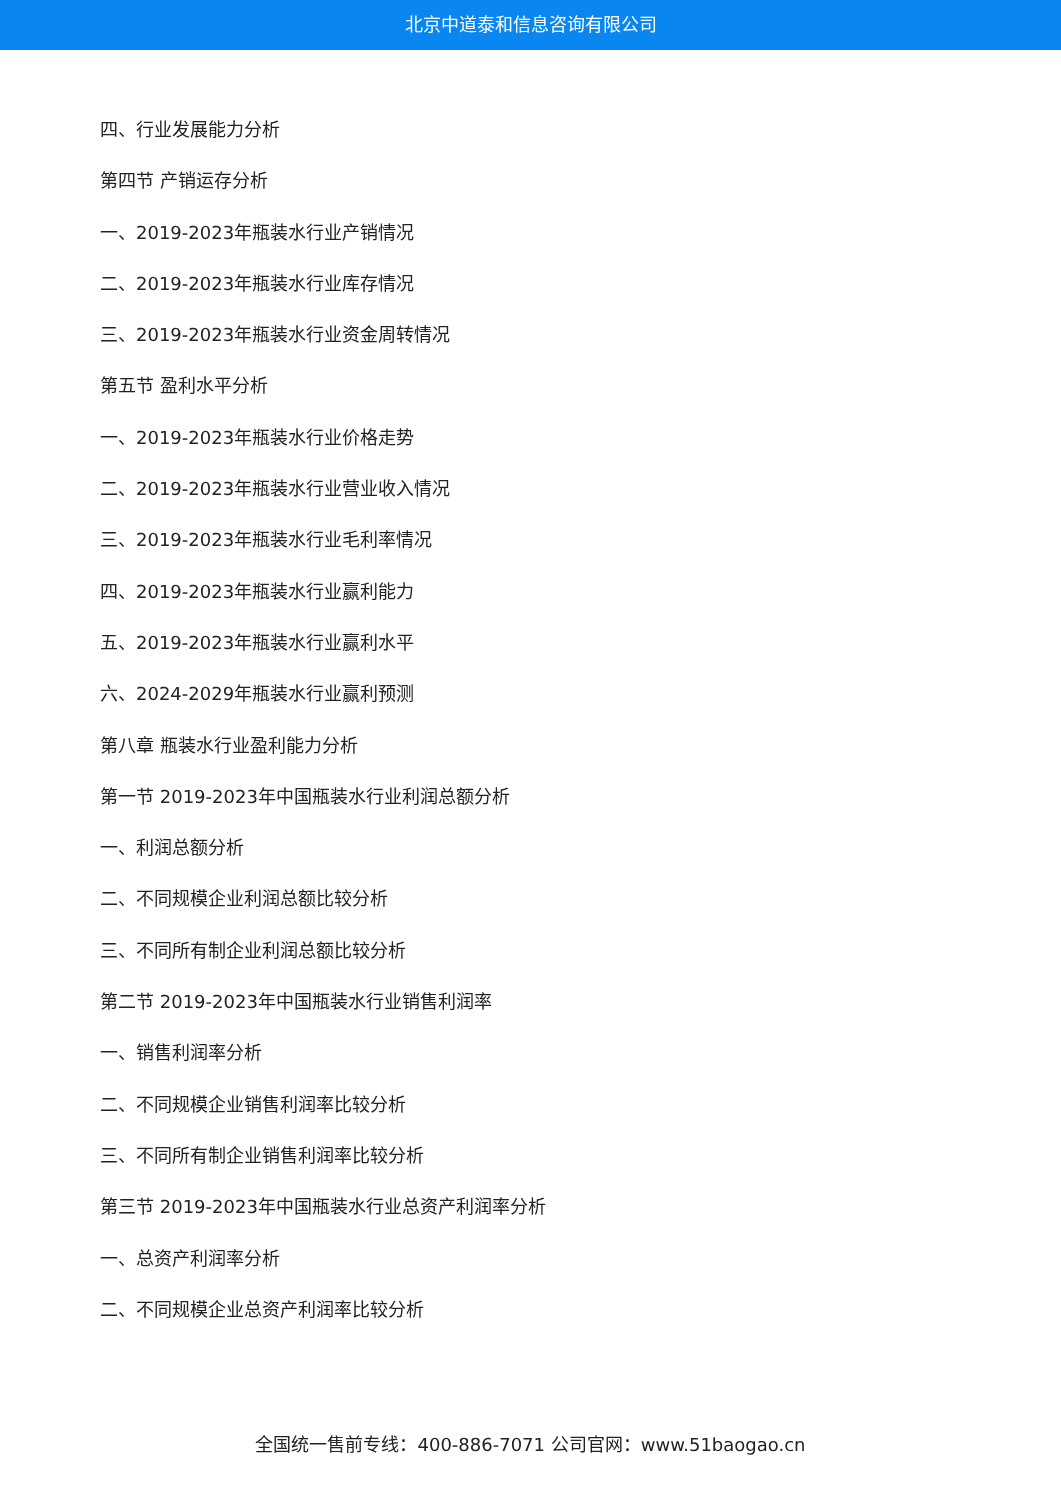北京中道泰和信息咨询有限公司
四、行业发展能力分析
第四节 产销运存分析
一、2019-2023年瓶装水行业产销情况
二、2019-2023年瓶装水行业库存情况
三、2019-2023年瓶装水行业资金周转情况
第五节 盈利水平分析
一、2019-2023年瓶装水行业价格走势
二、2019-2023年瓶装水行业营业收入情况
三、2019-2023年瓶装水行业毛利率情况
四、2019-2023年瓶装水行业赢利能力
五、2019-2023年瓶装水行业赢利水平
六、2024-2029年瓶装水行业赢利预测
第八章 瓶装水行业盈利能力分析
第一节 2019-2023年中国瓶装水行业利润总额分析
一、利润总额分析
二、不同规模企业利润总额比较分析
三、不同所有制企业利润总额比较分析
第二节 2019-2023年中国瓶装水行业销售利润率
一、销售利润率分析
二、不同规模企业销售利润率比较分析
三、不同所有制企业销售利润率比较分析
第三节 2019-2023年中国瓶装水行业总资产利润率分析
一、总资产利润率分析
二、不同规模企业总资产利润率比较分析
全国统一售前专线：400-886-7071 公司官网：www.51baogao.cn